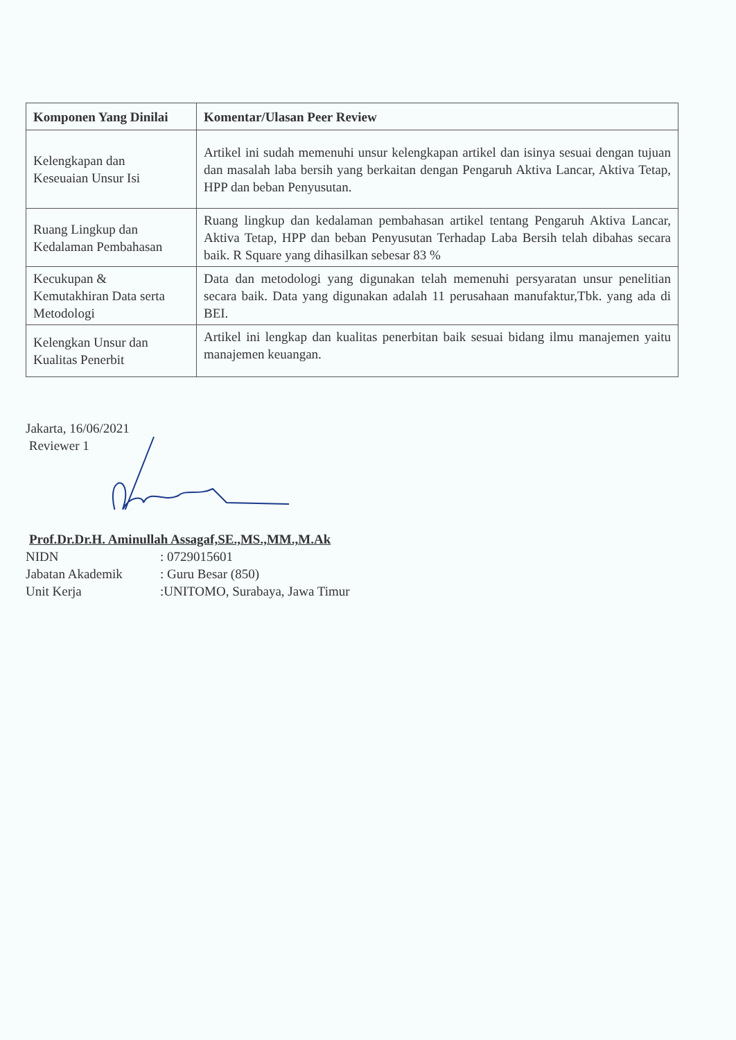| Komponen Yang Dinilai | Komentar/Ulasan Peer Review |
| --- | --- |
| Kelengkapan dan Keseuaian Unsur Isi | Artikel ini sudah memenuhi unsur kelengkapan artikel dan isinya sesuai dengan tujuan dan masalah laba bersih yang berkaitan dengan Pengaruh Aktiva Lancar, Aktiva Tetap, HPP dan beban Penyusutan. |
| Ruang Lingkup dan Kedalaman Pembahasan | Ruang lingkup dan kedalaman pembahasan artikel tentang Pengaruh Aktiva Lancar, Aktiva Tetap, HPP dan beban Penyusutan Terhadap Laba Bersih telah dibahas secara baik. R Square yang dihasilkan sebesar 83 % |
| Kecukupan & Kemutakhiran Data serta Metodologi | Data dan metodologi yang digunakan telah memenuhi persyaratan unsur penelitian secara baik. Data yang digunakan adalah 11 perusahaan manufaktur,Tbk. yang ada di BEI. |
| Kelengkan Unsur dan Kualitas Penerbit | Artikel ini lengkap dan kualitas penerbitan baik sesuai bidang ilmu manajemen yaitu manajemen keuangan. |
Jakarta, 16/06/2021
Reviewer 1
Prof.Dr.Dr.H. Aminullah Assagaf,SE.,MS.,MM.,M.Ak
NIDN: 0729015601
Jabatan Akademik: Guru Besar (850)
Unit Kerja:UNITOMO, Surabaya, Jawa Timur